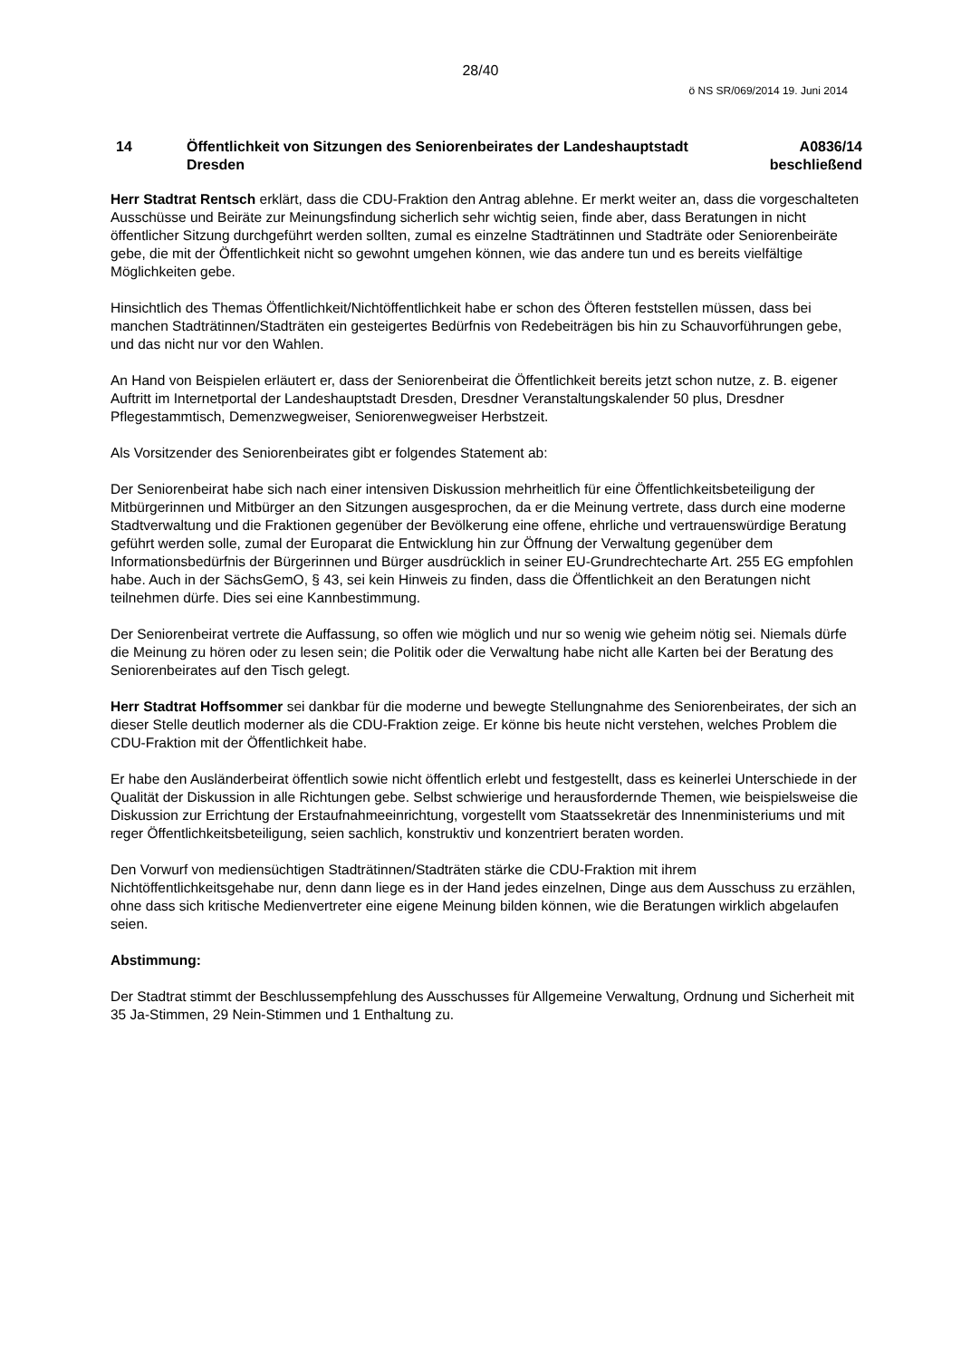28/40
ö NS SR/069/2014 19. Juni 2014
14 Öffentlichkeit von Sitzungen des Seniorenbeirates der Landeshauptstadt Dresden
A0836/14
beschließend
Herr Stadtrat Rentsch erklärt, dass die CDU-Fraktion den Antrag ablehne. Er merkt weiter an, dass die vorgeschalteten Ausschüsse und Beiräte zur Meinungsfindung sicherlich sehr wichtig seien, finde aber, dass Beratungen in nicht öffentlicher Sitzung durchgeführt werden sollten, zumal es einzelne Stadträtinnen und Stadträte oder Seniorenbeiräte gebe, die mit der Öffentlichkeit nicht so gewohnt umgehen können, wie das andere tun und es bereits vielfältige Möglichkeiten gebe.
Hinsichtlich des Themas Öffentlichkeit/Nichtöffentlichkeit habe er schon des Öfteren feststellen müssen, dass bei manchen Stadträtinnen/Stadträten ein gesteigertes Bedürfnis von Redebeiträgen bis hin zu Schauvorführungen gebe, und das nicht nur vor den Wahlen.
An Hand von Beispielen erläutert er, dass der Seniorenbeirat die Öffentlichkeit bereits jetzt schon nutze, z. B. eigener Auftritt im Internetportal der Landeshauptstadt Dresden, Dresdner Veranstaltungskalender 50 plus, Dresdner Pflegestammtisch, Demenzwegweiser, Seniorenwegweiser Herbstzeit.
Als Vorsitzender des Seniorenbeirates gibt er folgendes Statement ab:
Der Seniorenbeirat habe sich nach einer intensiven Diskussion mehrheitlich für eine Öffentlichkeitsbeteiligung der Mitbürgerinnen und Mitbürger an den Sitzungen ausgesprochen, da er die Meinung vertrete, dass durch eine moderne Stadtverwaltung und die Fraktionen gegenüber der Bevölkerung eine offene, ehrliche und vertrauenswürdige Beratung geführt werden solle, zumal der Europarat die Entwicklung hin zur Öffnung der Verwaltung gegenüber dem Informationsbedürfnis der Bürgerinnen und Bürger ausdrücklich in seiner EU-Grundrechtecharte Art. 255 EG empfohlen habe. Auch in der SächsGemO, § 43, sei kein Hinweis zu finden, dass die Öffentlichkeit an den Beratungen nicht teilnehmen dürfe. Dies sei eine Kannbestimmung.
Der Seniorenbeirat vertrete die Auffassung, so offen wie möglich und nur so wenig wie geheim nötig sei. Niemals dürfe die Meinung zu hören oder zu lesen sein; die Politik oder die Verwaltung habe nicht alle Karten bei der Beratung des Seniorenbeirates auf den Tisch gelegt.
Herr Stadtrat Hoffsommer sei dankbar für die moderne und bewegte Stellungnahme des Seniorenbeirates, der sich an dieser Stelle deutlich moderner als die CDU-Fraktion zeige. Er könne bis heute nicht verstehen, welches Problem die CDU-Fraktion mit der Öffentlichkeit habe.
Er habe den Ausländerbeirat öffentlich sowie nicht öffentlich erlebt und festgestellt, dass es keinerlei Unterschiede in der Qualität der Diskussion in alle Richtungen gebe. Selbst schwierige und herausfordernde Themen, wie beispielsweise die Diskussion zur Errichtung der Erstaufnahmeeinrichtung, vorgestellt vom Staatssekretär des Innenministeriums und mit reger Öffentlichkeitsbeteiligung, seien sachlich, konstruktiv und konzentriert beraten worden.
Den Vorwurf von mediensüchtigen Stadträtinnen/Stadträten stärke die CDU-Fraktion mit ihrem Nichtöffentlichkeitsgehabe nur, denn dann liege es in der Hand jedes einzelnen, Dinge aus dem Ausschuss zu erzählen, ohne dass sich kritische Medienvertreter eine eigene Meinung bilden können, wie die Beratungen wirklich abgelaufen seien.
Abstimmung:
Der Stadtrat stimmt der Beschlussempfehlung des Ausschusses für Allgemeine Verwaltung, Ordnung und Sicherheit mit 35 Ja-Stimmen, 29 Nein-Stimmen und 1 Enthaltung zu.